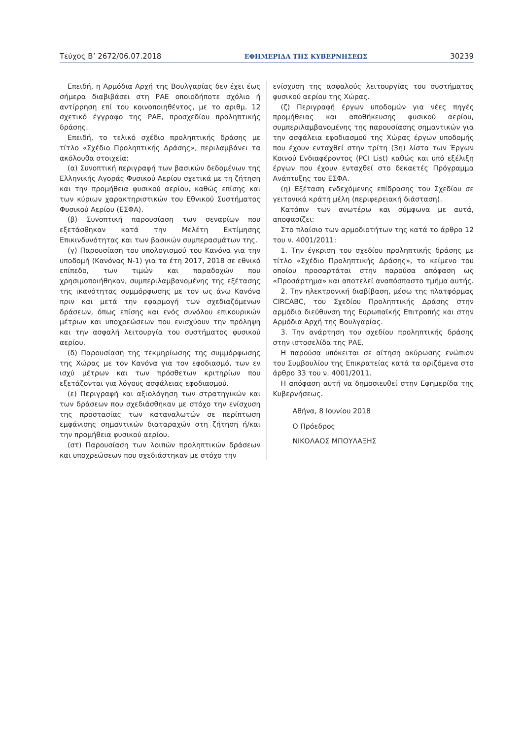Τεύχος Β’ 2672/06.07.2018 ΕΦΗΜΕΡΙΔΑ ΤΗΣ ΚΥΒΕΡΝΗΣΕΩΣ 30239
Επειδή, η Αρμόδια Αρχή της Βουλγαρίας δεν έχει έως σήμερα διαβιβάσει στη ΡΑΕ οποιοδήποτε σχόλιο ή αντίρρηση επί του κοινοποιηθέντος, με το αριθμ. 12 σχετικό έγγραφο της ΡΑΕ, προσχεδίου προληπτικής δράσης.
Επειδή, το τελικό σχέδιο προληπτικής δράσης με τίτλο «Σχέδιο Προληπτικής Δράσης», περιλαμβάνει τα ακόλουθα στοιχεία:
(α) Συνοπτική περιγραφή των βασικών δεδομένων της Ελληνικής Αγοράς Φυσικού Αερίου σχετικά με τη ζήτηση και την προμήθεια φυσικού αερίου, καθώς επίσης και των κύριων χαρακτηριστικών του Εθνικού Συστήματος Φυσικού Αερίου (ΕΣΦΑ).
(β) Συνοπτική παρουσίαση των σεναρίων που εξετάσθηκαν κατά την Μελέτη Εκτίμησης Επικινδυνότητας και των βασικών συμπερασμάτων της.
(γ) Παρουσίαση του υπολογισμού του Κανόνα για την υποδομή (Κανόνας Ν-1) για τα έτη 2017, 2018 σε εθνικό επίπεδο, των τιμών και παραδοχών που χρησιμοποιήθηκαν, συμπεριλαμβανομένης της εξέτασης της ικανότητας συμμόρφωσης με τον ως άνω Κανόνα πριν και μετά την εφαρμογή των σχεδιαζόμενων δράσεων, όπως επίσης και ενός συνόλου επικουρικών μέτρων και υποχρεώσεων που ενισχύουν την πρόληψη και την ασφαλή λειτουργία του συστήματος φυσικού αερίου.
(δ) Παρουσίαση της τεκμηρίωσης της συμμόρφωσης της Χώρας με τον Κανόνα για τον εφοδιασμό, των εν ισχύ μέτρων και των πρόσθετων κριτηρίων που εξετάζονται για λόγους ασφάλειας εφοδιασμού.
(ε) Περιγραφή και αξιολόγηση των στρατηγικών και των δράσεων που σχεδιάσθηκαν με στόχο την ενίσχυση της προστασίας των καταναλωτών σε περίπτωση εμφάνισης σημαντικών διαταραχών στη ζήτηση ή/και την προμήθεια φυσικού αερίου.
(στ) Παρουσίαση των λοιπών προληπτικών δράσεων και υποχρεώσεων που σχεδιάστηκαν με στόχο την
ενίσχυση της ασφαλούς λειτουργίας του συστήματος φυσικού αερίου της Χώρας.
(ζ) Περιγραφή έργων υποδομών για νέες πηγές προμήθειας και αποθήκευσης φυσικού αερίου, συμπεριλαμβανομένης της παρουσίασης σημαντικών για την ασφάλεια εφοδιασμού της Χώρας έργων υποδομής που έχουν ενταχθεί στην τρίτη (3η) λίστα των Έργων Κοινού Ενδιαφέροντος (PCI List) καθώς και υπό εξέλιξη έργων που έχουν ενταχθεί στο δεκαετές Πρόγραμμα Ανάπτυξης του ΕΣΦΑ.
(η) Εξέταση ενδεχόμενης επίδρασης του Σχεδίου σε γειτονικά κράτη μέλη (περιφερειακή διάσταση).
Κατόπιν των ανωτέρω και σύμφωνα με αυτά, αποφασίζει:
Στο πλαίσιο των αρμοδιοτήτων της κατά το άρθρο 12 του ν. 4001/2011:
1. Την έγκριση του σχεδίου προληπτικής δράσης με τίτλο «Σχέδιο Προληπτικής Δράσης», το κείμενο του οποίου προσαρτάται στην παρούσα απόφαση ως «Προσάρτημα» και αποτελεί αναπόσπαστο τμήμα αυτής.
2. Την ηλεκτρονική διαβίβαση, μέσω της πλατφόρμας CIRCABC, του Σχεδίου Προληπτικής Δράσης στην αρμόδια διεύθυνση της Ευρωπαϊκής Επιτροπής και στην Αρμόδια Αρχή της Βουλγαρίας.
3. Την ανάρτηση του σχεδίου προληπτικής δράσης στην ιστοσελίδα της ΡΑΕ.
Η παρούσα υπόκειται σε αίτηση ακύρωσης ενώπιον του Συμβουλίου της Επικρατείας κατά τα οριζόμενα στο άρθρο 33 του ν. 4001/2011.
Η απόφαση αυτή να δημοσιευθεί στην Εφημερίδα της Κυβερνήσεως.
Αθήνα, 8 Ιουνίου 2018
Ο Πρόεδρος
ΝΙΚΟΛΑΟΣ ΜΠΟΥΛΑΞΗΣ